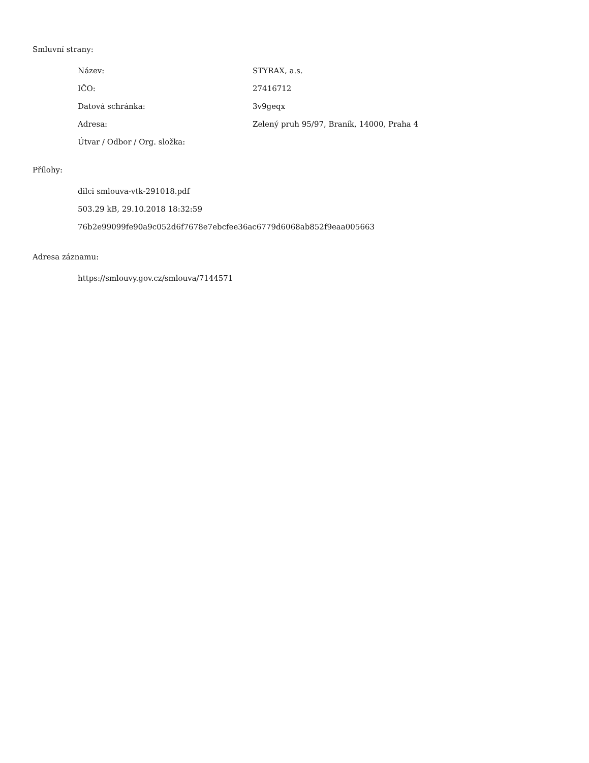Smluvní strany:
| Název: | STYRAX, a.s. |
| IČO: | 27416712 |
| Datová schránka: | 3v9geqx |
| Adresa: | Zelený pruh 95/97, Braník, 14000, Praha 4 |
| Útvar / Odbor / Org. složka: | |
Přílohy:
dilci smlouva-vtk-291018.pdf
503.29 kB, 29.10.2018 18:32:59
76b2e99099fe90a9c052d6f7678e7ebcfee36ac6779d6068ab852f9eaa005663
Adresa záznamu:
https://smlouvy.gov.cz/smlouva/7144571